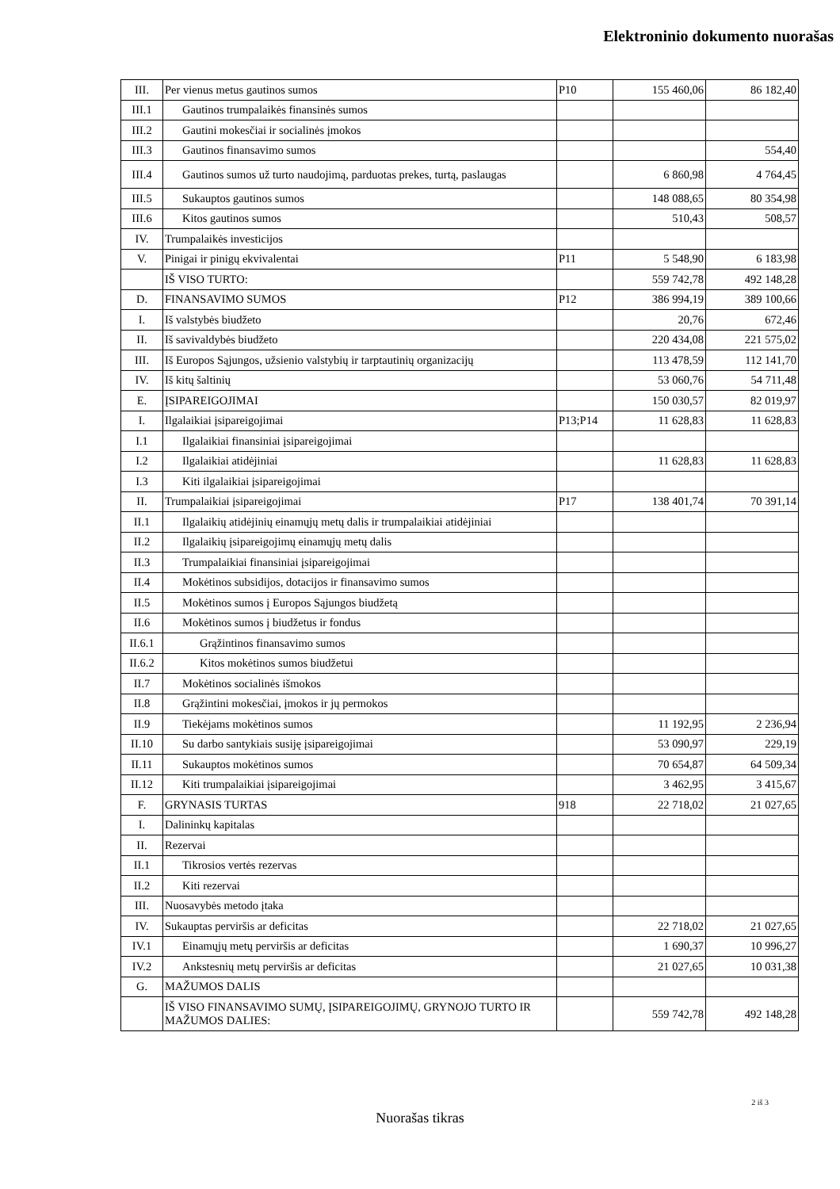Elektroninio dokumento nuorašas
| III. | Per vienus metus gautinos sumos | P10 | 155 460,06 | 86 182,40 |
| III.1 | Gautinos trumpalaikės finansinės sumos | | | |
| III.2 | Gautini mokesčiai ir socialinės įmokos | | | |
| III.3 | Gautinos finansavimo sumos | | | 554,40 |
| III.4 | Gautinos sumos už turto naudojimą, parduotas prekes, turtą, paslaugas | | 6 860,98 | 4 764,45 |
| III.5 | Sukauptos gautinos sumos | | 148 088,65 | 80 354,98 |
| III.6 | Kitos gautinos sumos | | 510,43 | 508,57 |
| IV. | Trumpalaikės investicijos | | | |
| V. | Pinigai ir pinigų ekvivalentai | P11 | 5 548,90 | 6 183,98 |
| | IŠ VISO TURTO: | | 559 742,78 | 492 148,28 |
| D. | FINANSAVIMO SUMOS | P12 | 386 994,19 | 389 100,66 |
| I. | Iš valstybės biudžeto | | 20,76 | 672,46 |
| II. | Iš savivaldybės biudžeto | | 220 434,08 | 221 575,02 |
| III. | Iš Europos Sąjungos, užsienio valstybių ir tarptautinių organizacijų | | 113 478,59 | 112 141,70 |
| IV. | Iš kitų šaltinių | | 53 060,76 | 54 711,48 |
| E. | ĮSIPAREIGOJIMAI | | 150 030,57 | 82 019,97 |
| I. | Ilgalaikiai įsipareigojimai | P13;P14 | 11 628,83 | 11 628,83 |
| I.1 | Ilgalaikiai finansiniai įsipareigojimai | | | |
| I.2 | Ilgalaikiai atidėjiniai | | 11 628,83 | 11 628,83 |
| I.3 | Kiti ilgalaikiai įsipareigojimai | | | |
| II. | Trumpalaikiai įsipareigojimai | P17 | 138 401,74 | 70 391,14 |
| II.1 | Ilgalaikių atidėjinių einamųjų metų dalis ir trumpalaikiai atidėjiniai | | | |
| II.2 | Ilgalaikių įsipareigojimų einamųjų metų dalis | | | |
| II.3 | Trumpalaikiai finansiniai įsipareigojimai | | | |
| II.4 | Mokėtinos subsidijos, dotacijos ir finansavimo sumos | | | |
| II.5 | Mokėtinos sumos į Europos Sąjungos biudžetą | | | |
| II.6 | Mokėtinos sumos į biudžetus ir fondus | | | |
| II.6.1 | Grąžintinos finansavimo sumos | | | |
| II.6.2 | Kitos mokėtinos sumos biudžetui | | | |
| II.7 | Mokėtinos socialinės išmokos | | | |
| II.8 | Grąžintini mokesčiai, įmokos ir jų permokos | | | |
| II.9 | Tiekėjams mokėtinos sumos | | 11 192,95 | 2 236,94 |
| II.10 | Su darbo santykiais susiję įsipareigojimai | | 53 090,97 | 229,19 |
| II.11 | Sukauptos mokėtinos sumos | | 70 654,87 | 64 509,34 |
| II.12 | Kiti trumpalaikiai įsipareigojimai | | 3 462,95 | 3 415,67 |
| F. | GRYNASIS TURTAS | 918 | 22 718,02 | 21 027,65 |
| I. | Dalininkų kapitalas | | | |
| II. | Rezervai | | | |
| II.1 | Tikrosios vertės rezervas | | | |
| II.2 | Kiti rezervai | | | |
| III. | Nuosavybės metodo įtaka | | | |
| IV. | Sukauptas perviršis ar deficitas | | 22 718,02 | 21 027,65 |
| IV.1 | Einamųjų metų perviršis ar deficitas | | 1 690,37 | 10 996,27 |
| IV.2 | Ankstesnių metų perviršis ar deficitas | | 21 027,65 | 10 031,38 |
| G. | MAŽUMOS DALIS | | | |
| | IŠ VISO FINANSAVIMO SUMŲ, ĮSIPAREIGOJIMŲ, GRYNOJO TURTO IR MAŽUMOS DALIES: | | 559 742,78 | 492 148,28 |
2 iš 3
Nuorašas tikras